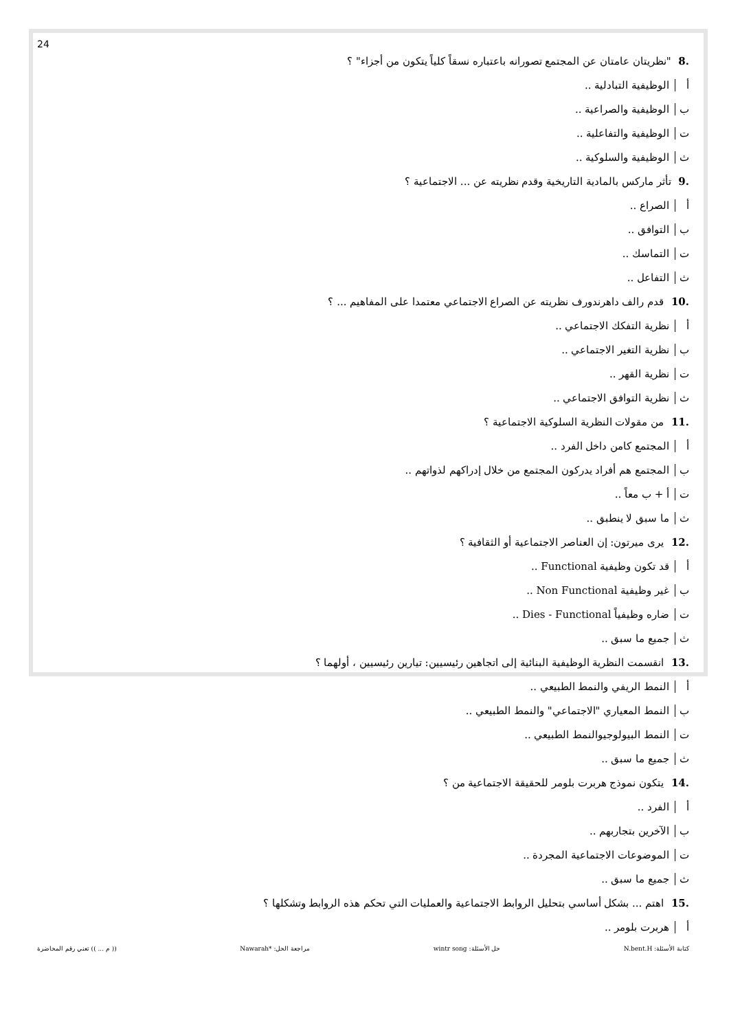24
.8 "نظريتان عامتان عن المجتمع تصورانه باعتباره نسقاً كلياً يتكون من أجزاء" ؟
أ الوظيفية التبادلية ..
ب الوظيفية والصراعية ..
ت الوظيفية والتفاعلية ..
ث الوظيفية والسلوكية ..
.9 تأثر ماركس بالمادية التاريخية وقدم نظريته عن ... الاجتماعية ؟
أ الصراع ..
ب التوافق ..
ت التماسك ..
ث التفاعل ..
.10 قدم رالف داهرندورف نظريته عن الصراع الاجتماعي معتمدا على المفاهيم ... ؟
أ نظرية التفكك الاجتماعي ..
ب نظرية التغير الاجتماعي ..
ت نظرية القهر ..
ث نظرية التوافق الاجتماعي ..
.11 من مقولات النظرية السلوكية الاجتماعية ؟
أ المجتمع كامن داخل الفرد ..
ب المجتمع هم أفراد يدركون المجتمع من خلال إدراكهم لذواتهم ..
ت أ + ب معاً ..
ث ما سبق لا ينطبق ..
.12 يرى ميرتون: إن العناصر الاجتماعية أو الثقافية ؟
أ قد تكون وظيفية Functional ..
ب غير وظيفية Non Functional ..
ت ضاره وظيفياً Dies - Functional ..
ث جميع ما سبق ..
.13 انقسمت النظرية الوظيفية البنائية إلى اتجاهين رئيسيين: تيارين رئيسيين ، أولهما ؟
أ النمط الريفي والنمط الطبيعي ..
ب النمط المعياري "الاجتماعي" والنمط الطبيعي ..
ت النمط البيولوجيوالنمط الطبيعي ..
ث جميع ما سبق ..
.14 يتكون نموذج هربرت بلومر للحقيقة الاجتماعية من ؟
أ الفرد ..
ب الآخرين بتجاربهم ..
ت الموضوعات الاجتماعية المجردة ..
ث جميع ما سبق ..
.15 اهتم ... بشكل أساسي بتحليل الروابط الاجتماعية والعمليات التي تحكم هذه الروابط وتشكلها ؟
أ هربرت بلومر ..
كتابة الأسئلة: N.bent.H حل الأسئلة: wintr song مراجعة الحل: *Nawarah (( م ... )) تعني رقم المحاضرة